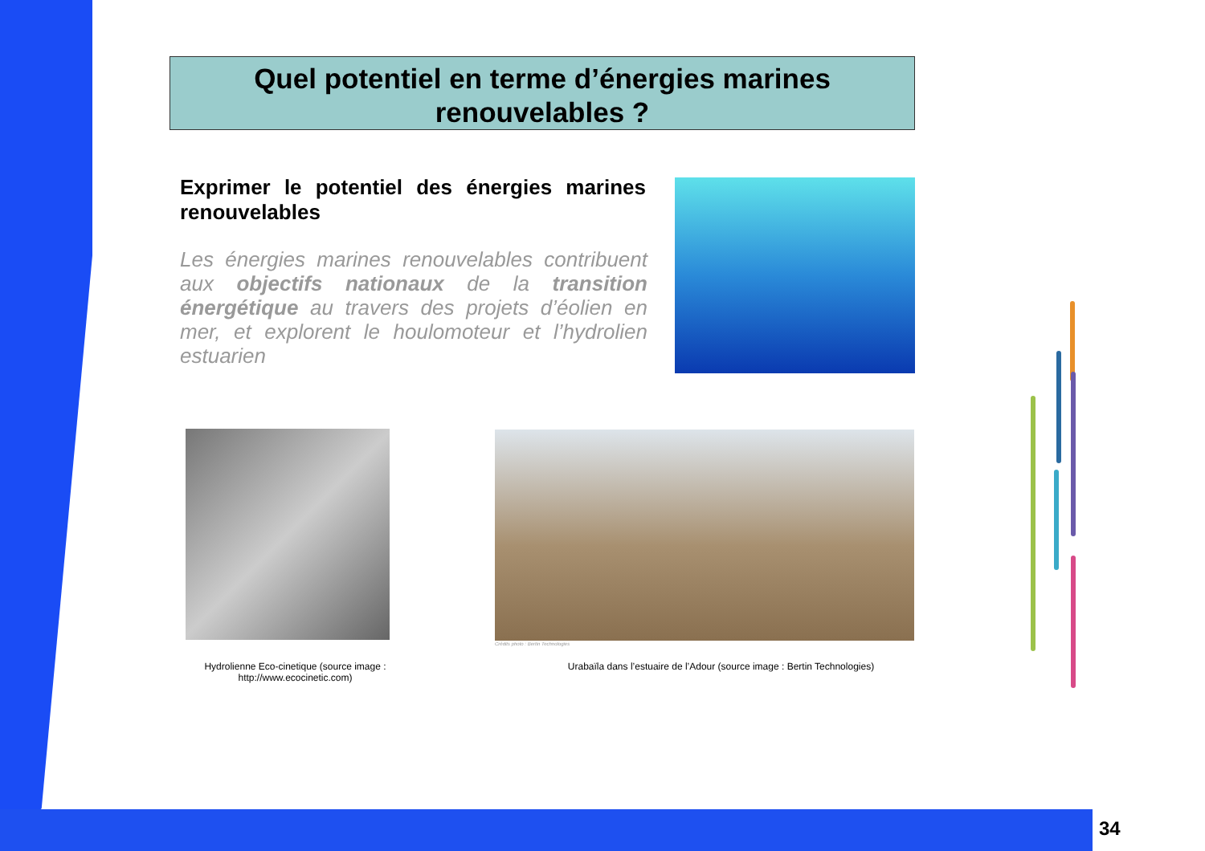Quel potentiel en terme d’énergies marines
renouvelables ?
Exprimer le potentiel des énergies marines renouvelables
Les énergies marines renouvelables contribuent aux objectifs nationaux de la transition énergétique au travers des projets d’éolien en mer, et explorent le houlomoteur et l’hydrolien estuarien
Crédits photo : Bertin Technologies
Hydrolienne Eco-cinetique (source image : http://www.ecocinetic.com)
Urabaïla dans l’estuaire de l’Adour (source image : Bertin Technologies)
34